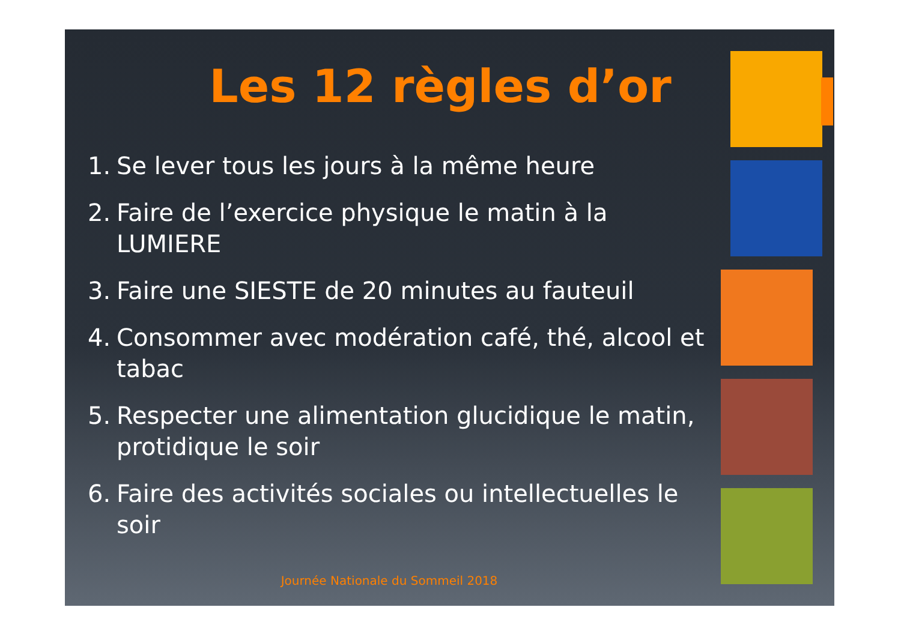Les 12 règles d’or
1. Se lever tous les jours à la même heure
2. Faire de l’exercice physique le matin à la LUMIERE
3. Faire une SIESTE de 20 minutes au fauteuil
4. Consommer avec modération café, thé, alcool et tabac
5. Respecter une alimentation glucidique le matin, protidique le soir
6. Faire des activités sociales ou intellectuelles le soir
Journée Nationale du Sommeil 2018